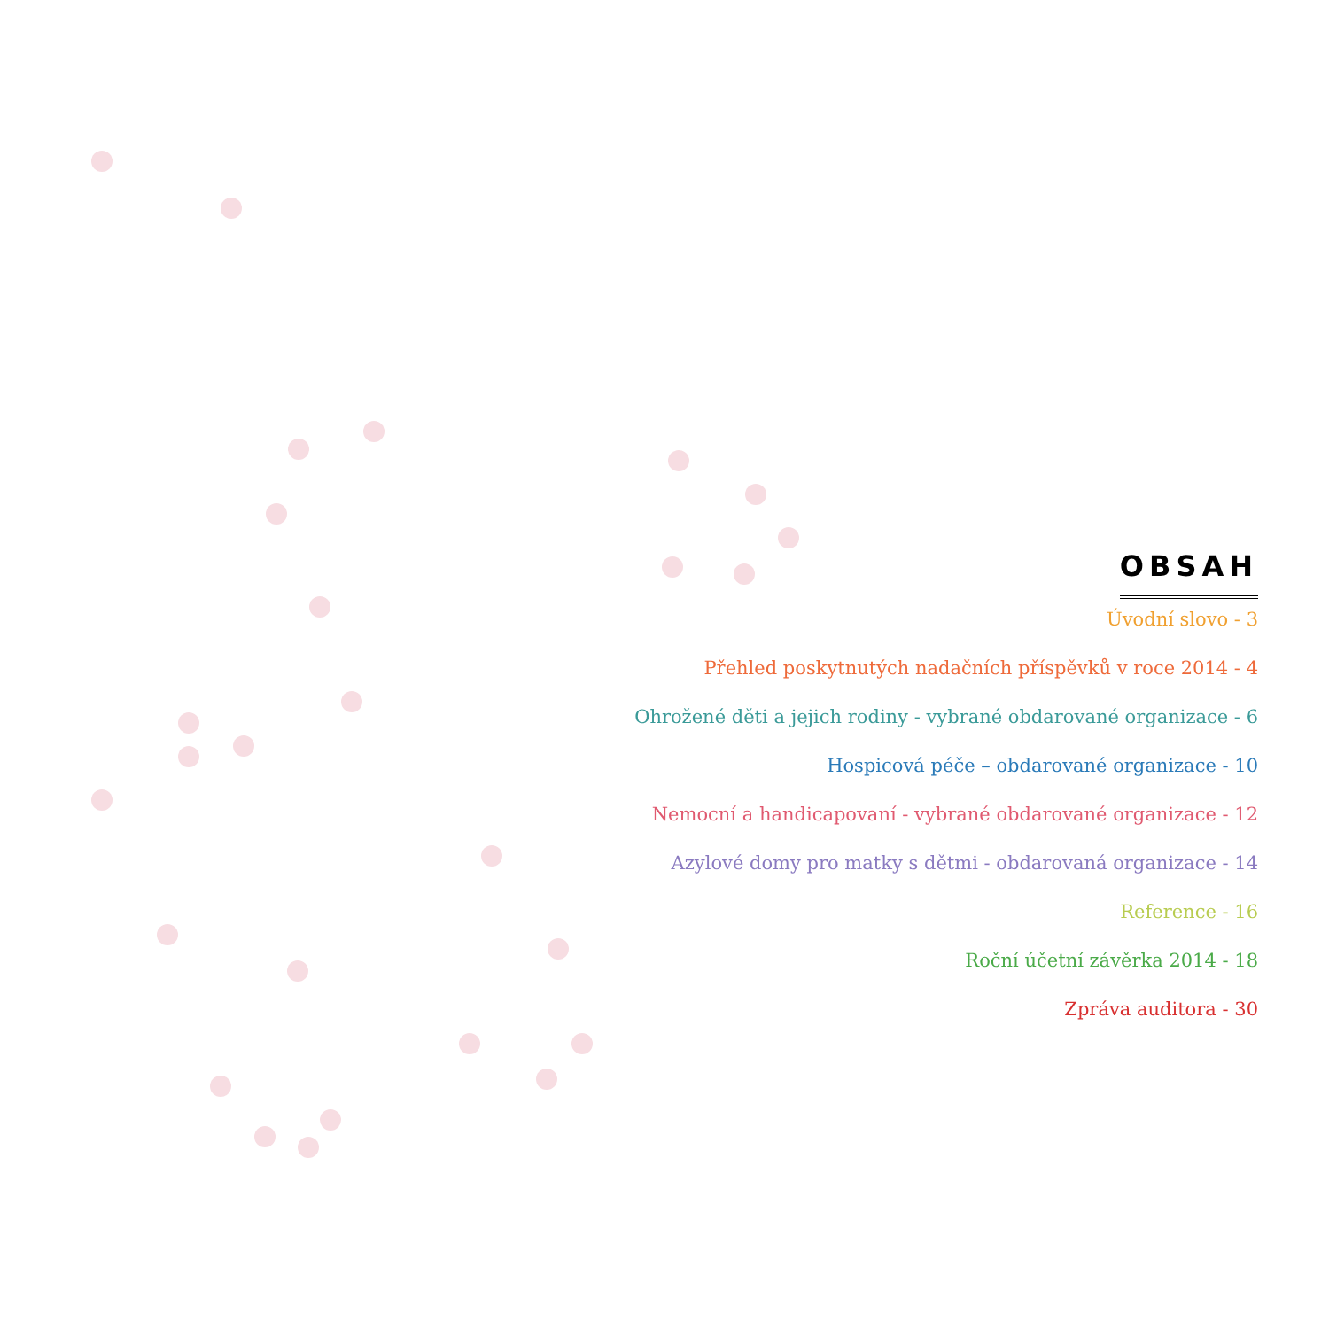OBSAH
Úvodní slovo - 3
Přehled poskytnutých nadačních příspěvků v roce 2014 - 4
Ohrožené děti a jejich rodiny - vybrané obdarované organizace - 6
Hospicová péče – obdarované organizace - 10
Nemocní a handicapovaní - vybrané obdarované organizace - 12
Azylové domy pro matky s dětmi - obdarovaná organizace - 14
Reference - 16
Roční účetní závěrka 2014 - 18
Zpráva auditora - 30